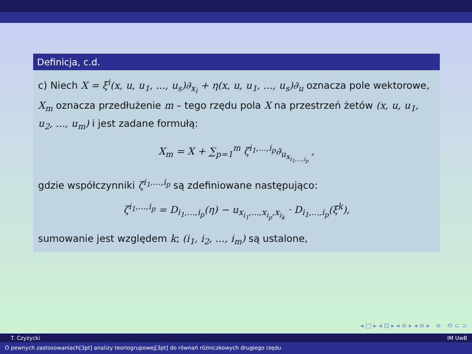Definicja, c.d.
c) Niech X = ξ<sup>i</sup>(x, u, u<sub>1</sub>, ..., u<sub>s</sub>)∂<sub>x<sub>i</sub></sub> + η(x, u, u<sub>1</sub>, ..., u<sub>s</sub>)∂<sub>u</sub> oznacza pole wektorowe,
X<sub>m</sub> oznacza przedłużenie m – tego rzędu pola X na przestrzeń żetów (x, u, u<sub>1</sub>, u<sub>2</sub>, ..., u<sub>m</sub>) i jest zadane formułą:
X<sub>m</sub> = X + ∑<sub>p=1</sub><sup>m</sup> ζ<sup>i<sub>1</sub>,...,i<sub>p</sub></sup>∂<sub>u<sub>x<sub>i<sub>1</sub>,...,i<sub>p</sub></sub></sub></sub> ,
gdzie współczynniki ζ<sup>i<sub>1</sub>,...,i<sub>p</sub></sup> są zdefiniowane następująco:
ζ<sup>i<sub>1</sub>,...,i<sub>p</sub></sup> = D<sub>i<sub>1</sub>,...,i<sub>p</sub></sub>(η) − u<sub>x<sub>i<sub>1</sub></sub>,...,x<sub>i<sub>p</sub></sub>,x<sub>i<sub>k</sub></sub></sub> · D<sub>i<sub>1</sub>,...,i<sub>p</sub></sub>(ξ<sup>k</sup>),
sumowanie jest względem k; (i<sub>1</sub>, i<sub>2</sub>, ..., i<sub>m</sub>) są ustalone,
◂ □ ▸ ◂ ⊡ ▸ ◂ ≡ ▸ ◂ ≡ ▸ ≡ ⟲ ⊂ ⊃
T. Czyżycki IM UwB
O pewnych zastosowaniach[3pt] analizy teoriogrupowej[3pt] do równań różniczkowych drugiego rzędu